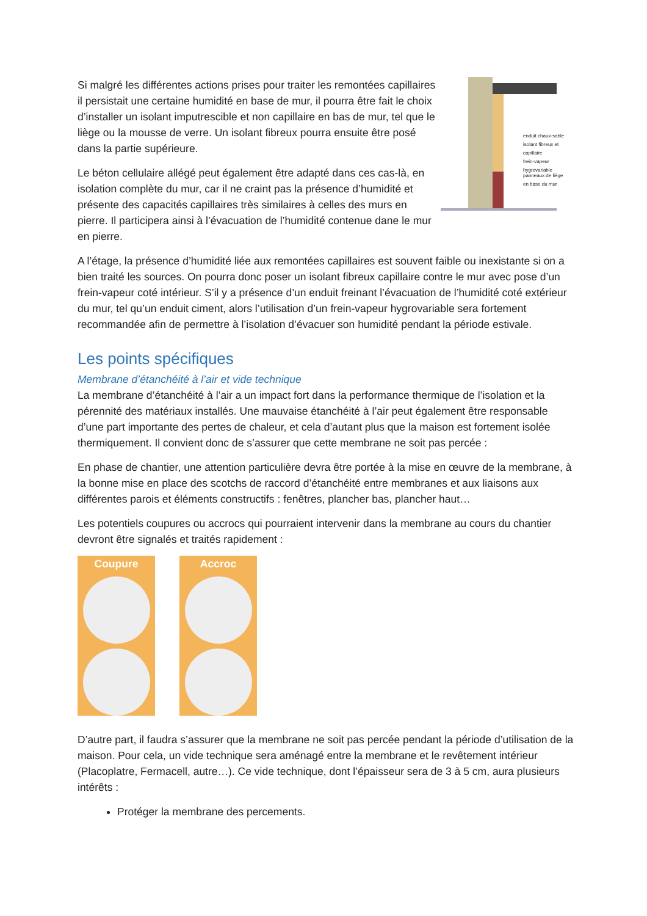Si malgré les différentes actions prises pour traiter les remontées capillaires il persistait une certaine humidité en base de mur, il pourra être fait le choix d’installer un isolant imputrescible et non capillaire en bas de mur, tel que le liège ou la mousse de verre. Un isolant fibreux pourra ensuite être posé dans la partie supérieure.
Le béton cellulaire allégé peut également être adapté dans ces cas-là, en isolation complète du mur, car il ne craint pas la présence d’humidité et présente des capacités capillaires très similaires à celles des murs en pierre. Il participera ainsi à l’évacuation de l’humidité contenue dane le mur en pierre.
enduit chaux-sable
isolant fibreux et capillaire
frein-vapeur hygrovariable
panneaux de liège
en base du mur
A l’étage, la présence d’humidité liée aux remontées capillaires est souvent faible ou inexistante si on a bien traité les sources. On pourra donc poser un isolant fibreux capillaire contre le mur avec pose d’un frein-vapeur coté intérieur. S’il y a présence d’un enduit freinant l’évacuation de l’humidité coté extérieur du mur, tel qu’un enduit ciment, alors l’utilisation d’un frein-vapeur hygrovariable sera fortement recommandée afin de permettre à l’isolation d’évacuer son humidité pendant la période estivale.
Les points spécifiques
Membrane d’étanchéité à l’air et vide technique
La membrane d’étanchéité à l’air a un impact fort dans la performance thermique de l’isolation et la pérennité des matériaux installés. Une mauvaise étanchéité à l’air peut également être responsable d’une part importante des pertes de chaleur, et cela d’autant plus que la maison est fortement isolée thermiquement. Il convient donc de s’assurer que cette membrane ne soit pas percée :
En phase de chantier, une attention particulière devra être portée à la mise en œuvre de la membrane, à la bonne mise en place des scotchs de raccord d’étanchéité entre membranes et aux liaisons aux différentes parois et éléments constructifs : fenêtres, plancher bas, plancher haut…
Les potentiels coupures ou accrocs qui pourraient intervenir dans la membrane au cours du chantier devront être signalés et traités rapidement :
Coupure Accroc
D’autre part, il faudra s’assurer que la membrane ne soit pas percée pendant la période d’utilisation de la maison. Pour cela, un vide technique sera aménagé entre la membrane et le revêtement intérieur (Placoplatre, Fermacell, autre…). Ce vide technique, dont l’épaisseur sera de 3 à 5 cm, aura plusieurs intérêts :
Protéger la membrane des percements.